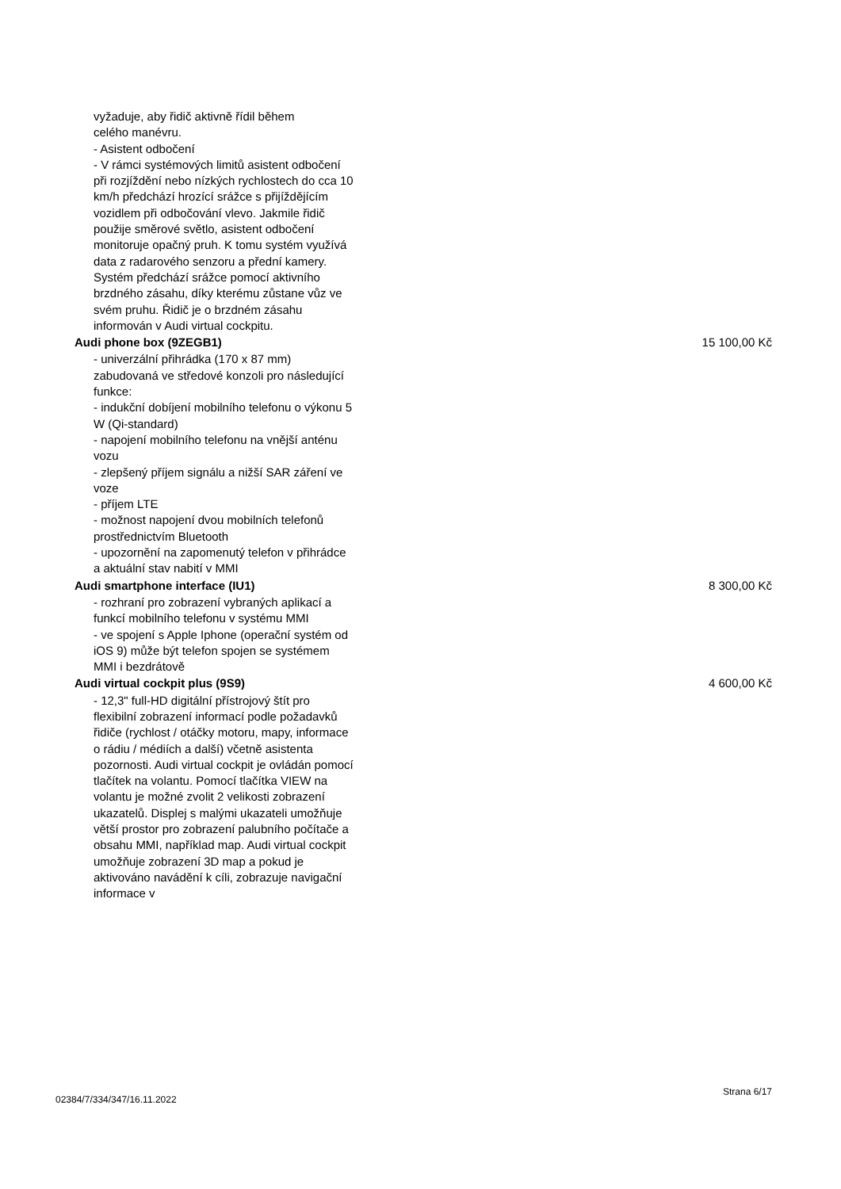vyžaduje, aby řidič aktivně řídil během
celého manévru.
- Asistent odbočení
- V rámci systémových limitů asistent odbočení při rozjíždění nebo nízkých rychlostech do cca 10 km/h předchází hrozící srážce s přijíždějícím vozidlem při odbočování vlevo. Jakmile řidič použije směrové světlo, asistent odbočení monitoruje opačný pruh. K tomu systém využívá data z radarového senzoru a přední kamery. Systém předchází srážce pomocí aktivního brzdného zásahu, díky kterému zůstane vůz ve svém pruhu. Řidič je o brzdném zásahu informován v Audi virtual cockpitu.
Audi phone box (9ZEGB1) 15 100,00 Kč
- univerzální přihrádka (170 x 87 mm) zabudovaná ve středové konzoli pro následující funkce:
- indukční dobíjení mobilního telefonu o výkonu 5 W (Qi-standard)
- napojení mobilního telefonu na vnější anténu vozu
- zlepšený příjem signálu a nižší SAR záření ve voze
- příjem LTE
- možnost napojení dvou mobilních telefonů prostřednictvím Bluetooth
- upozornění na zapomenutý telefon v přihrádce a aktuální stav nabití v MMI
Audi smartphone interface (IU1) 8 300,00 Kč
- rozhraní pro zobrazení vybraných aplikací a funkcí mobilního telefonu v systému MMI
- ve spojení s Apple Iphone (operační systém od iOS 9) může být telefon spojen se systémem MMI i bezdrátově
Audi virtual cockpit plus (9S9) 4 600,00 Kč
- 12,3" full-HD digitální přístrojový štít pro flexibilní zobrazení informací podle požadavků řidiče (rychlost / otáčky motoru, mapy, informace o rádiu / médiích a další) včetně asistenta pozornosti. Audi virtual cockpit je ovládán pomocí tlačítek na volantu. Pomocí tlačítka VIEW na volantu je možné zvolit 2 velikosti zobrazení ukazatelů. Displej s malými ukazateli umožňuje větší prostor pro zobrazení palubního počítače a obsahu MMI, například map. Audi virtual cockpit umožňuje zobrazení 3D map a pokud je aktivováno navádění k cíli, zobrazuje navigační informace v
02384/7/334/347/16.11.2022 Strana 6/17